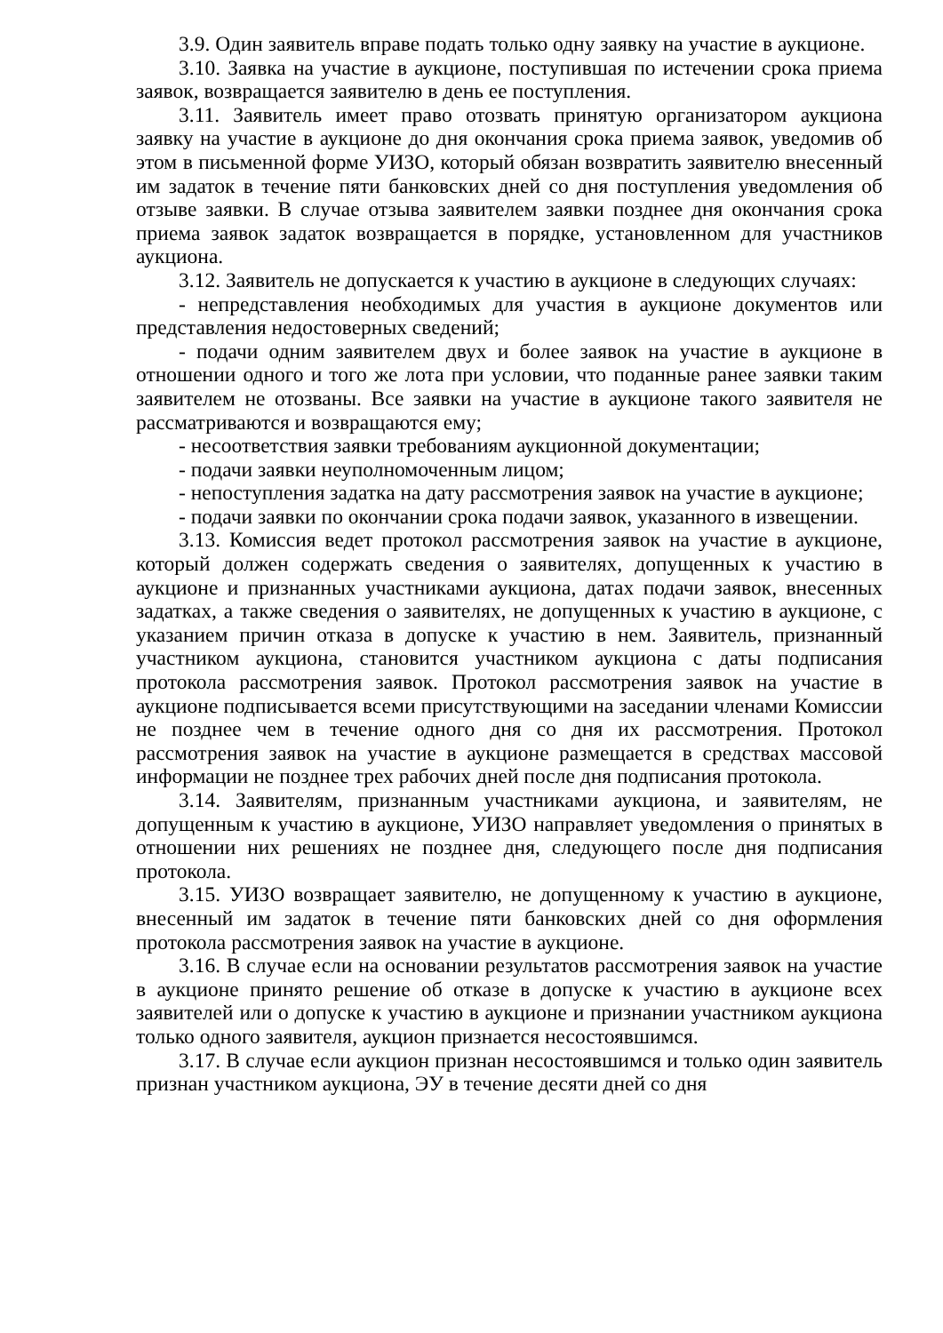3.9. Один заявитель вправе подать только одну заявку на участие в аукционе.
3.10. Заявка на участие в аукционе, поступившая по истечении срока приема заявок, возвращается заявителю в день ее поступления.
3.11. Заявитель имеет право отозвать принятую организатором аукциона заявку на участие в аукционе до дня окончания срока приема заявок, уведомив об этом в письменной форме УИЗО, который обязан возвратить заявителю внесенный им задаток в течение пяти банковских дней со дня поступления уведомления об отзыве заявки. В случае отзыва заявителем заявки позднее дня окончания срока приема заявок задаток возвращается в порядке, установленном для участников аукциона.
3.12. Заявитель не допускается к участию в аукционе в следующих случаях:
- непредставления необходимых для участия в аукционе документов или представления недостоверных сведений;
- подачи одним заявителем двух и более заявок на участие в аукционе в отношении одного и того же лота при условии, что поданные ранее заявки таким заявителем не отозваны. Все заявки на участие в аукционе такого заявителя не рассматриваются и возвращаются ему;
- несоответствия заявки требованиям аукционной документации;
- подачи заявки неуполномоченным лицом;
- непоступления задатка на дату рассмотрения заявок на участие в аукционе;
- подачи заявки по окончании срока подачи заявок, указанного в извещении.
3.13. Комиссия ведет протокол рассмотрения заявок на участие в аукционе, который должен содержать сведения о заявителях, допущенных к участию в аукционе и признанных участниками аукциона, датах подачи заявок, внесенных задатках, а также сведения о заявителях, не допущенных к участию в аукционе, с указанием причин отказа в допуске к участию в нем. Заявитель, признанный участником аукциона, становится участником аукциона с даты подписания протокола рассмотрения заявок. Протокол рассмотрения заявок на участие в аукционе подписывается всеми присутствующими на заседании членами Комиссии не позднее чем в течение одного дня со дня их рассмотрения. Протокол рассмотрения заявок на участие в аукционе размещается в средствах массовой информации не позднее трех рабочих дней после дня подписания протокола.
3.14. Заявителям, признанным участниками аукциона, и заявителям, не допущенным к участию в аукционе, УИЗО направляет уведомления о принятых в отношении них решениях не позднее дня, следующего после дня подписания протокола.
3.15. УИЗО возвращает заявителю, не допущенному к участию в аукционе, внесенный им задаток в течение пяти банковских дней со дня оформления протокола рассмотрения заявок на участие в аукционе.
3.16. В случае если на основании результатов рассмотрения заявок на участие в аукционе принято решение об отказе в допуске к участию в аукционе всех заявителей или о допуске к участию в аукционе и признании участником аукциона только одного заявителя, аукцион признается несостоявшимся.
3.17. В случае если аукцион признан несостоявшимся и только один заявитель признан участником аукциона, ЭУ в течение десяти дней со дня